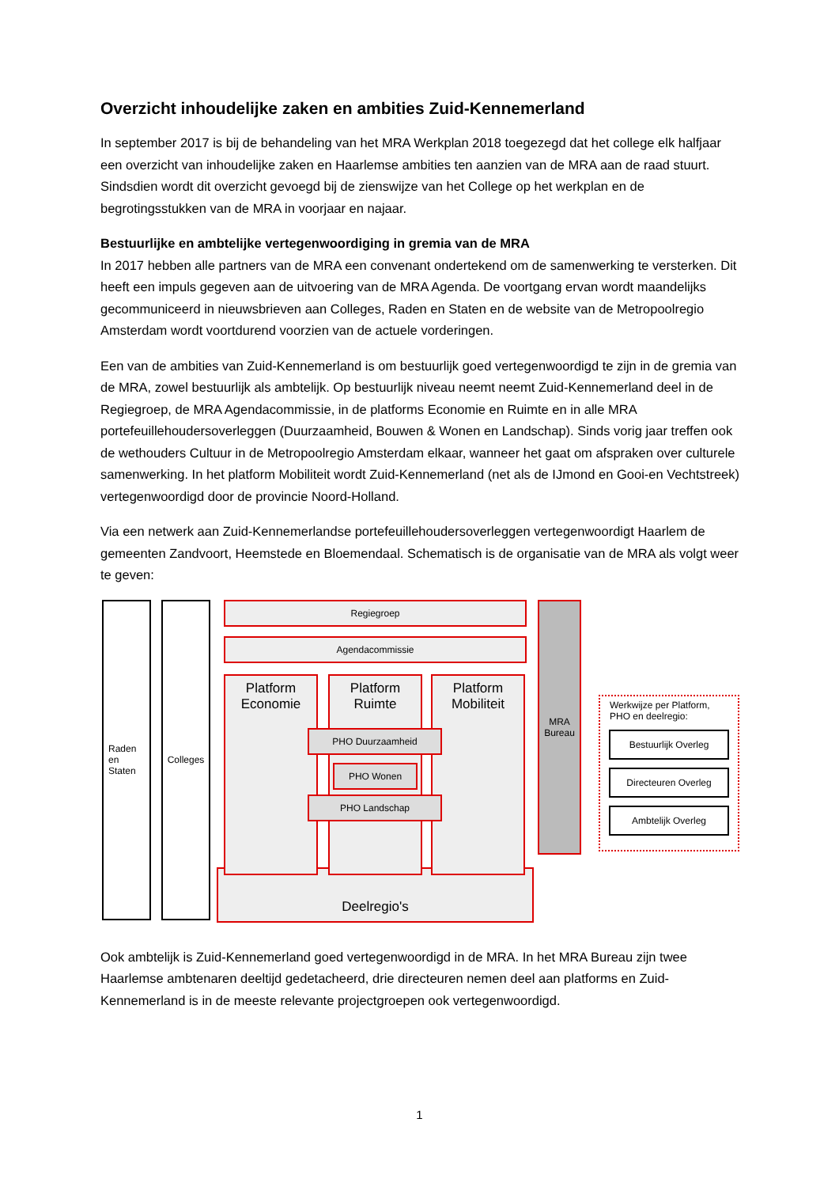Overzicht inhoudelijke zaken en ambities Zuid-Kennemerland
In september 2017 is bij de behandeling van het MRA Werkplan 2018 toegezegd dat het college elk halfjaar een overzicht van inhoudelijke zaken en Haarlemse ambities ten aanzien van de MRA aan de raad stuurt. Sindsdien wordt dit overzicht gevoegd bij de zienswijze van het College op het werkplan en de begrotingsstukken van de MRA in voorjaar en najaar.
Bestuurlijke en ambtelijke vertegenwoordiging in gremia van de MRA
In 2017 hebben alle partners van de MRA een convenant ondertekend om de samenwerking te versterken. Dit heeft een impuls gegeven aan de uitvoering van de MRA Agenda. De voortgang ervan wordt maandelijks gecommuniceerd in nieuwsbrieven aan Colleges, Raden en Staten en de website van de Metropoolregio Amsterdam wordt voortdurend voorzien van de actuele vorderingen.
Een van de ambities van Zuid-Kennemerland is om bestuurlijk goed vertegenwoordigd te zijn in de gremia van de MRA, zowel bestuurlijk als ambtelijk. Op bestuurlijk niveau neemt neemt Zuid-Kennemerland deel in de Regiegroep, de MRA Agendacommissie, in de platforms Economie en Ruimte en in alle MRA portefeuillehoudersoverleggen (Duurzaamheid, Bouwen & Wonen en Landschap). Sinds vorig jaar treffen ook de wethouders Cultuur in de Metropoolregio Amsterdam elkaar, wanneer het gaat om afspraken over culturele samenwerking. In het platform Mobiliteit wordt Zuid-Kennemerland (net als de IJmond en Gooi-en Vechtstreek) vertegenwoordigd door de provincie Noord-Holland.
Via een netwerk aan Zuid-Kennemerlandse portefeuillehoudersoverleggen vertegenwoordigt Haarlem de gemeenten Zandvoort, Heemstede en Bloemendaal. Schematisch is de organisatie van de MRA als volgt weer te geven:
Raden
en
Staten
Colleges Regiegroep
Agendacommissie
Deelregio's
Platform Economie
Platform Ruimte
Platform Mobiliteit
PHO Duurzaamheid
PHO Wonen
PHO Landschap
MRA Bureau
Werkwijze per Platform, PHO en deelregio:
Bestuurlijk Overleg
Directeuren Overleg
Ambtelijk Overleg
Ook ambtelijk is Zuid-Kennemerland goed vertegenwoordigd in de MRA. In het MRA Bureau zijn twee Haarlemse ambtenaren deeltijd gedetacheerd, drie directeuren nemen deel aan platforms en Zuid-Kennemerland is in de meeste relevante projectgroepen ook vertegenwoordigd.
1